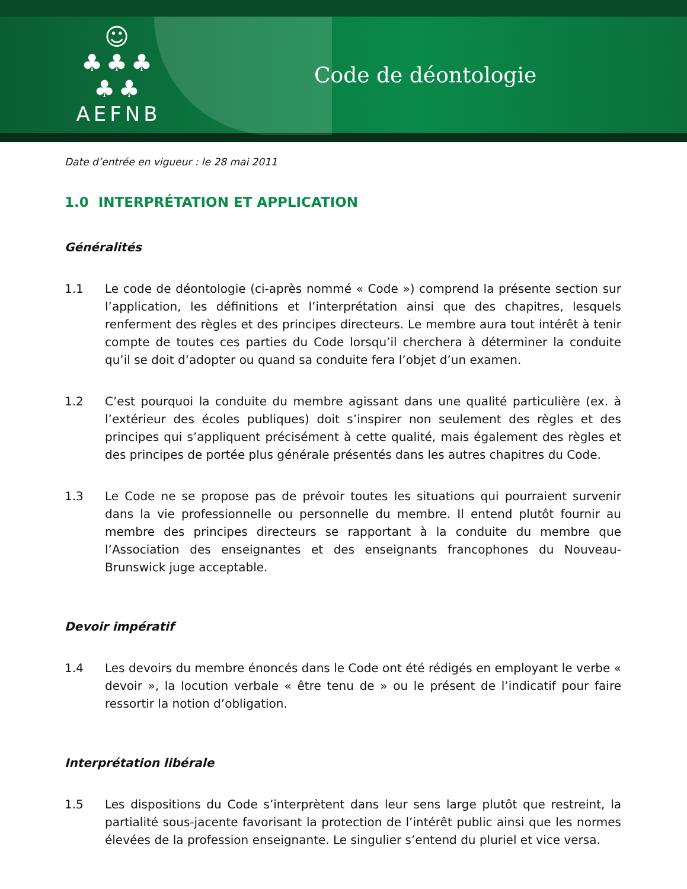☺
♣♣♣
♣♣
AEFNB
Code de déontologie
Date d’entrée en vigueur : le 28 mai 2011
1.0 INTERPRÉTATION ET APPLICATION
Généralités
1.1 Le code de déontologie (ci-après nommé « Code ») comprend la présente section sur l’application, les définitions et l’interprétation ainsi que des chapitres, lesquels renferment des règles et des principes directeurs. Le membre aura tout intérêt à tenir compte de toutes ces parties du Code lorsqu’il cherchera à déterminer la conduite qu’il se doit d’adopter ou quand sa conduite fera l’objet d’un examen.
1.2 C’est pourquoi la conduite du membre agissant dans une qualité particulière (ex. à l’extérieur des écoles publiques) doit s’inspirer non seulement des règles et des principes qui s’appliquent précisément à cette qualité, mais également des règles et des principes de portée plus générale présentés dans les autres chapitres du Code.
1.3 Le Code ne se propose pas de prévoir toutes les situations qui pourraient survenir dans la vie professionnelle ou personnelle du membre. Il entend plutôt fournir au membre des principes directeurs se rapportant à la conduite du membre que l’Association des enseignantes et des enseignants francophones du Nouveau-Brunswick juge acceptable.
Devoir impératif
1.4 Les devoirs du membre énoncés dans le Code ont été rédigés en employant le verbe « devoir », la locution verbale « être tenu de » ou le présent de l’indicatif pour faire ressortir la notion d’obligation.
Interprétation libérale
1.5 Les dispositions du Code s’interprètent dans leur sens large plutôt que restreint, la partialité sous-jacente favorisant la protection de l’intérêt public ainsi que les normes élevées de la profession enseignante. Le singulier s’entend du pluriel et vice versa.